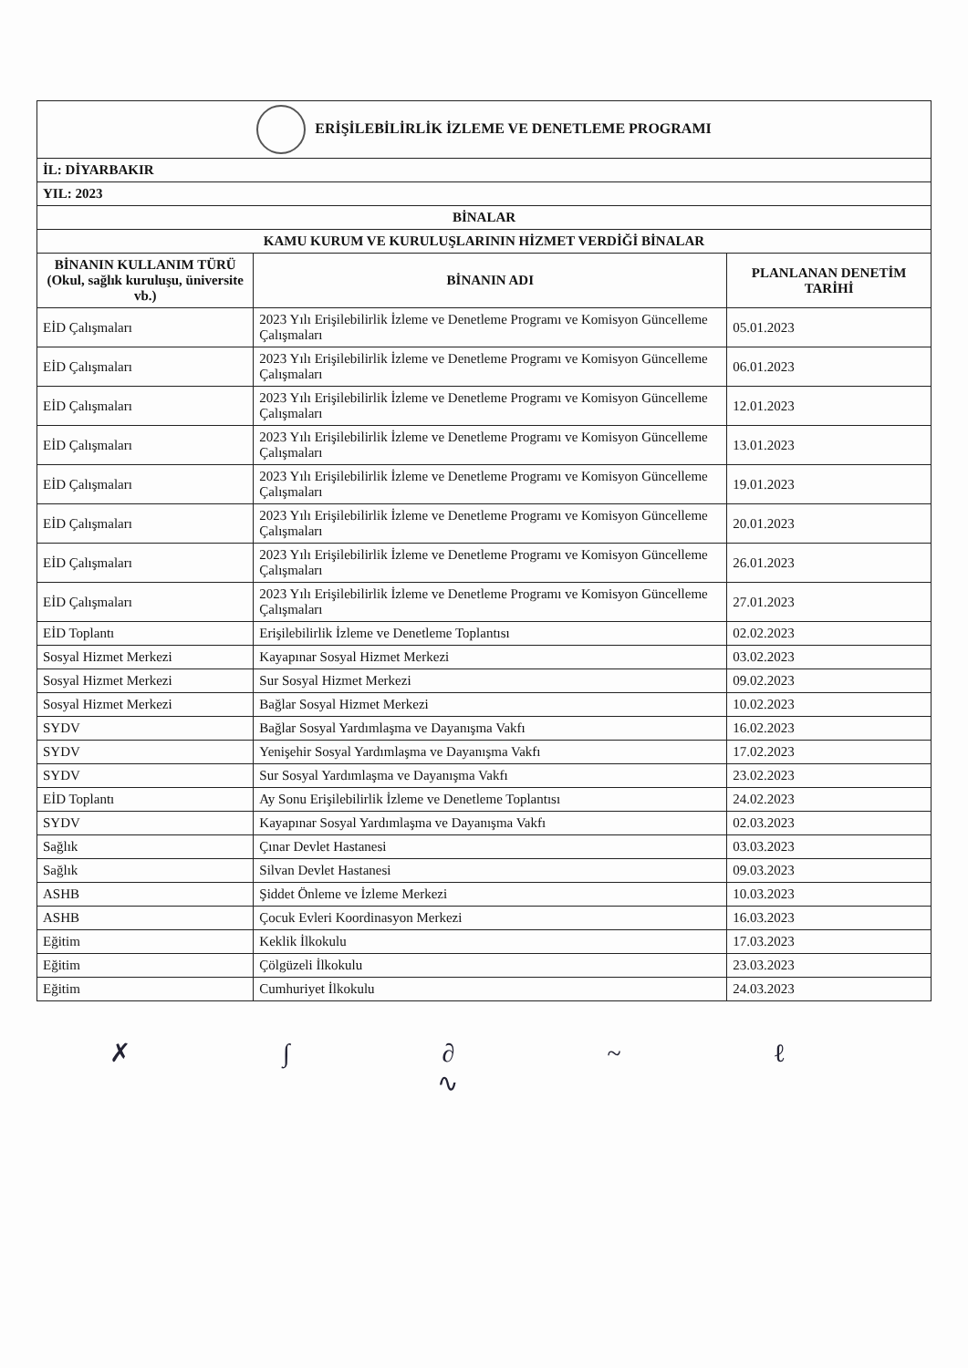| ERİŞİLEBİLİRLİK İZLEME VE DENETLEME PROGRAMI | | |
| İL: DİYARBAKIR | | |
| YIL: 2023 | | |
| BİNALAR | | |
| KAMU KURUM VE KURULUŞLARININ HİZMET VERDİĞİ BİNALAR | | |
| BİNANIN KULLANIM TÜRÜ (Okul, sağlık kuruluşu, üniversite vb.) | BİNANIN ADI | PLANLANAN DENETİM TARİHİ |
| EİD Çalışmaları | 2023 Yılı Erişilebilirlik İzleme ve Denetleme Programı ve Komisyon Güncelleme Çalışmaları | 05.01.2023 |
| EİD Çalışmaları | 2023 Yılı Erişilebilirlik İzleme ve Denetleme Programı ve Komisyon Güncelleme Çalışmaları | 06.01.2023 |
| EİD Çalışmaları | 2023 Yılı Erişilebilirlik İzleme ve Denetleme Programı ve Komisyon Güncelleme Çalışmaları | 12.01.2023 |
| EİD Çalışmaları | 2023 Yılı Erişilebilirlik İzleme ve Denetleme Programı ve Komisyon Güncelleme Çalışmaları | 13.01.2023 |
| EİD Çalışmaları | 2023 Yılı Erişilebilirlik İzleme ve Denetleme Programı ve Komisyon Güncelleme Çalışmaları | 19.01.2023 |
| EİD Çalışmaları | 2023 Yılı Erişilebilirlik İzleme ve Denetleme Programı ve Komisyon Güncelleme Çalışmaları | 20.01.2023 |
| EİD Çalışmaları | 2023 Yılı Erişilebilirlik İzleme ve Denetleme Programı ve Komisyon Güncelleme Çalışmaları | 26.01.2023 |
| EİD Çalışmaları | 2023 Yılı Erişilebilirlik İzleme ve Denetleme Programı ve Komisyon Güncelleme Çalışmaları | 27.01.2023 |
| EİD Toplantı | Erişilebilirlik İzleme ve Denetleme Toplantısı | 02.02.2023 |
| Sosyal Hizmet Merkezi | Kayapınar Sosyal Hizmet Merkezi | 03.02.2023 |
| Sosyal Hizmet Merkezi | Sur Sosyal Hizmet Merkezi | 09.02.2023 |
| Sosyal Hizmet Merkezi | Bağlar Sosyal Hizmet Merkezi | 10.02.2023 |
| SYDV | Bağlar Sosyal Yardımlaşma ve Dayanışma Vakfı | 16.02.2023 |
| SYDV | Yenişehir Sosyal Yardımlaşma ve Dayanışma Vakfı | 17.02.2023 |
| SYDV | Sur Sosyal Yardımlaşma ve Dayanışma Vakfı | 23.02.2023 |
| EİD Toplantı | Ay Sonu Erişilebilirlik İzleme ve Denetleme Toplantısı | 24.02.2023 |
| SYDV | Kayapınar Sosyal Yardımlaşma ve Dayanışma Vakfı | 02.03.2023 |
| Sağlık | Çınar Devlet Hastanesi | 03.03.2023 |
| Sağlık | Silvan Devlet Hastanesi | 09.03.2023 |
| ASHB | Şiddet Önleme ve İzleme Merkezi | 10.03.2023 |
| ASHB | Çocuk Evleri Koordinasyon Merkezi | 16.03.2023 |
| Eğitim | Keklik İlkokulu | 17.03.2023 |
| Eğitim | Çölgüzeli İlkokulu | 23.03.2023 |
| Eğitim | Cumhuriyet İlkokulu | 24.03.2023 |
✗ ∫ ∂ ~ ℓ ∿